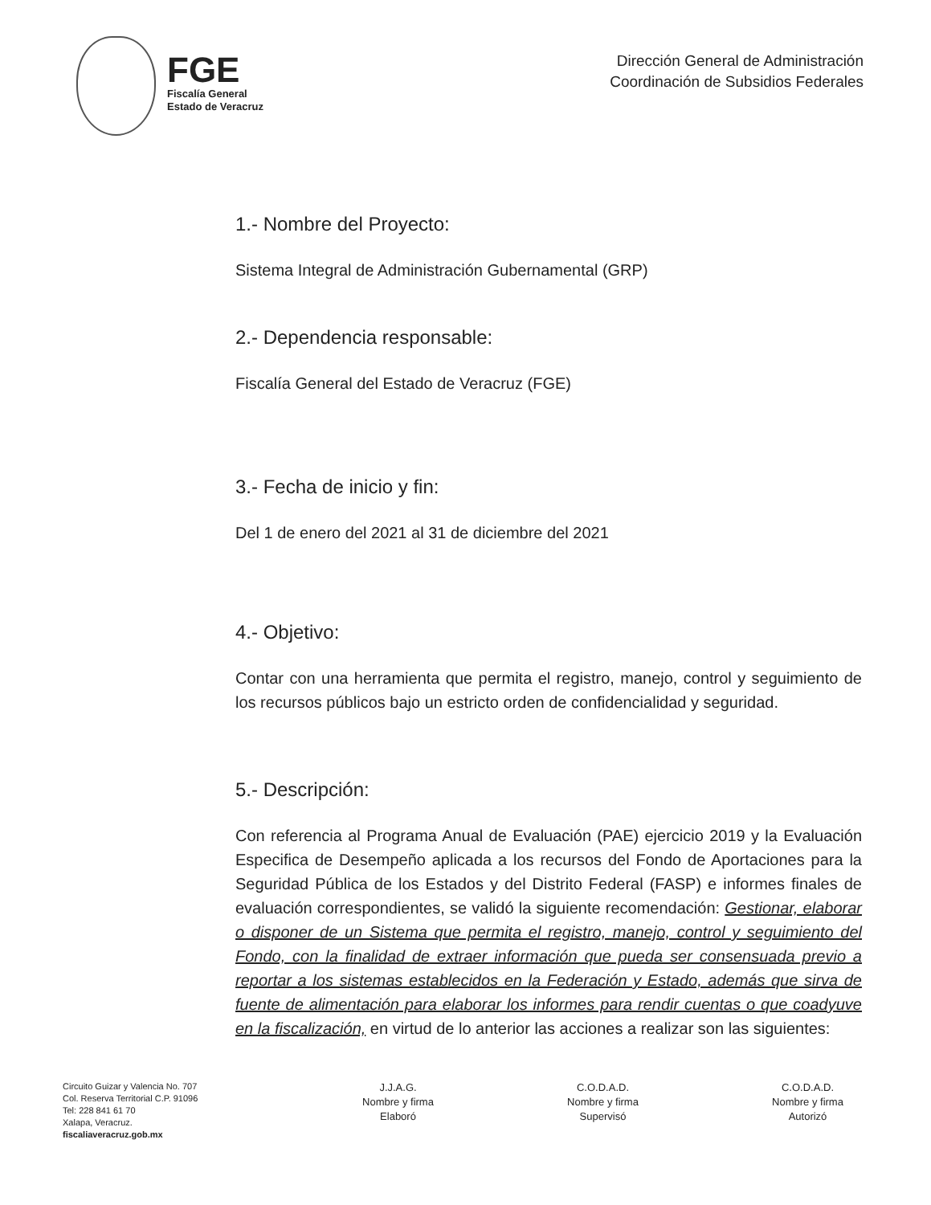FGE
Fiscalía General
Estado de Veracruz
Dirección General de Administración
Coordinación de Subsidios Federales
1.- Nombre del Proyecto:
Sistema Integral de Administración Gubernamental (GRP)
2.- Dependencia responsable:
Fiscalía General del Estado de Veracruz (FGE)
3.- Fecha de inicio y fin:
Del 1 de enero del 2021 al 31 de diciembre del 2021
4.- Objetivo:
Contar con una herramienta que permita el registro, manejo, control y seguimiento de los recursos públicos bajo un estricto orden de confidencialidad y seguridad.
5.- Descripción:
Con referencia al Programa Anual de Evaluación (PAE) ejercicio 2019 y la Evaluación Especifica de Desempeño aplicada a los recursos del Fondo de Aportaciones para la Seguridad Pública de los Estados y del Distrito Federal (FASP) e informes finales de evaluación correspondientes, se validó la siguiente recomendación: Gestionar, elaborar o disponer de un Sistema que permita el registro, manejo, control y seguimiento del Fondo, con la finalidad de extraer información que pueda ser consensuada previo a reportar a los sistemas establecidos en la Federación y Estado, además que sirva de fuente de alimentación para elaborar los informes para rendir cuentas o que coadyuve en la fiscalización, en virtud de lo anterior las acciones a realizar son las siguientes:
Circuito Guizar y Valencia No. 707
Col. Reserva Territorial C.P. 91096
Tel: 228 841 61 70
Xalapa, Veracruz.
fiscaliaveracruz.gob.mx
J.J.A.G.
Nombre y firma
Elaboró
C.O.D.A.D.
Nombre y firma
Supervisó
C.O.D.A.D.
Nombre y firma
Autorizó